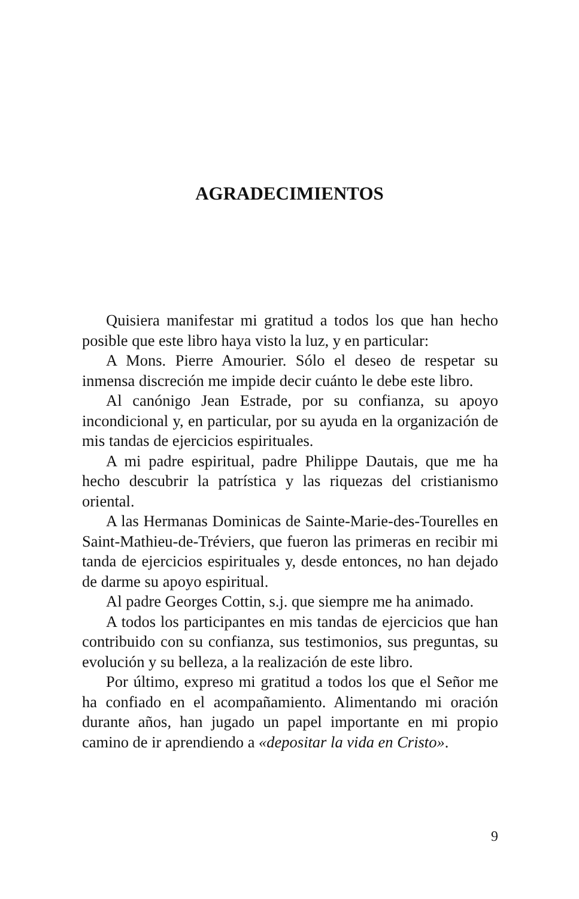AGRADECIMIENTOS
Quisiera manifestar mi gratitud a todos los que han hecho posible que este libro haya visto la luz, y en particular:
A Mons. Pierre Amourier. Sólo el deseo de respetar su inmensa discreción me impide decir cuánto le debe este libro.
Al canónigo Jean Estrade, por su confianza, su apoyo incondicional y, en particular, por su ayuda en la organización de mis tandas de ejercicios espirituales.
A mi padre espiritual, padre Philippe Dautais, que me ha hecho descubrir la patrística y las riquezas del cristianismo oriental.
A las Hermanas Dominicas de Sainte-Marie-des-Tourelles en Saint-Mathieu-de-Tréviers, que fueron las primeras en recibir mi tanda de ejercicios espirituales y, desde entonces, no han dejado de darme su apoyo espiritual.
Al padre Georges Cottin, s.j. que siempre me ha animado.
A todos los participantes en mis tandas de ejercicios que han contribuido con su confianza, sus testimonios, sus preguntas, su evolución y su belleza, a la realización de este libro.
Por último, expreso mi gratitud a todos los que el Señor me ha confiado en el acompañamiento. Alimentando mi oración durante años, han jugado un papel importante en mi propio camino de ir aprendiendo a «depositar la vida en Cristo».
9